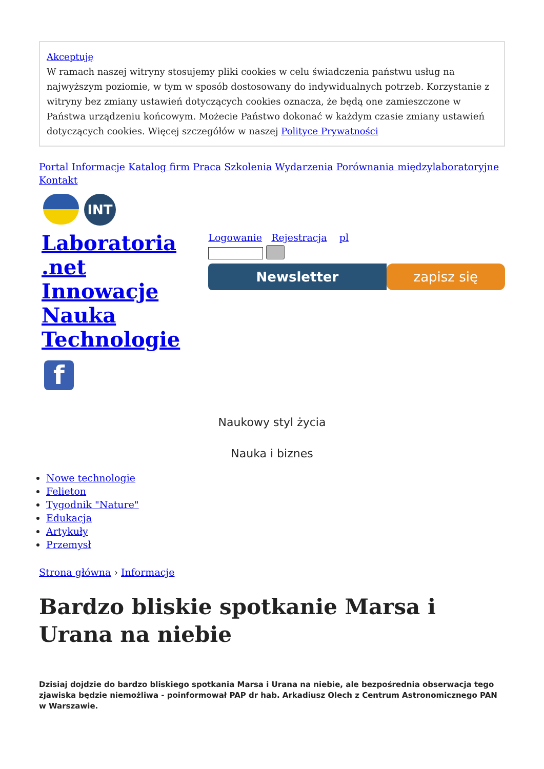Akceptuję
W ramach naszej witryny stosujemy pliki cookies w celu świadczenia państwu usług na najwyższym poziomie, w tym w sposób dostosowany do indywidualnych potrzeb. Korzystanie z witryny bez zmiany ustawień dotyczących cookies oznacza, że będą one zamieszczone w Państwa urządzeniu końcowym. Możecie Państwo dokonać w każdym czasie zmiany ustawień dotyczących cookies. Więcej szczegółów w naszej Polityce Prywatności
Portal Informacje Katalog firm Praca Szkolenia Wydarzenia Porównania międzylaboratoryjne Kontakt
INT
Laboratoria
.net
Innowacje
Nauka
Technologie
f
Logowanie Rejestracja pl
Newsletter zapisz się
Naukowy styl życia
Nauka i biznes
Nowe technologie
Felieton
Tygodnik "Nature"
Edukacja
Artykuły
Przemysł
Strona główna › Informacje
Bardzo bliskie spotkanie Marsa i Urana na niebie
Dzisiaj dojdzie do bardzo bliskiego spotkania Marsa i Urana na niebie, ale bezpośrednia obserwacja tego zjawiska będzie niemożliwa - poinformował PAP dr hab. Arkadiusz Olech z Centrum Astronomicznego PAN w Warszawie.